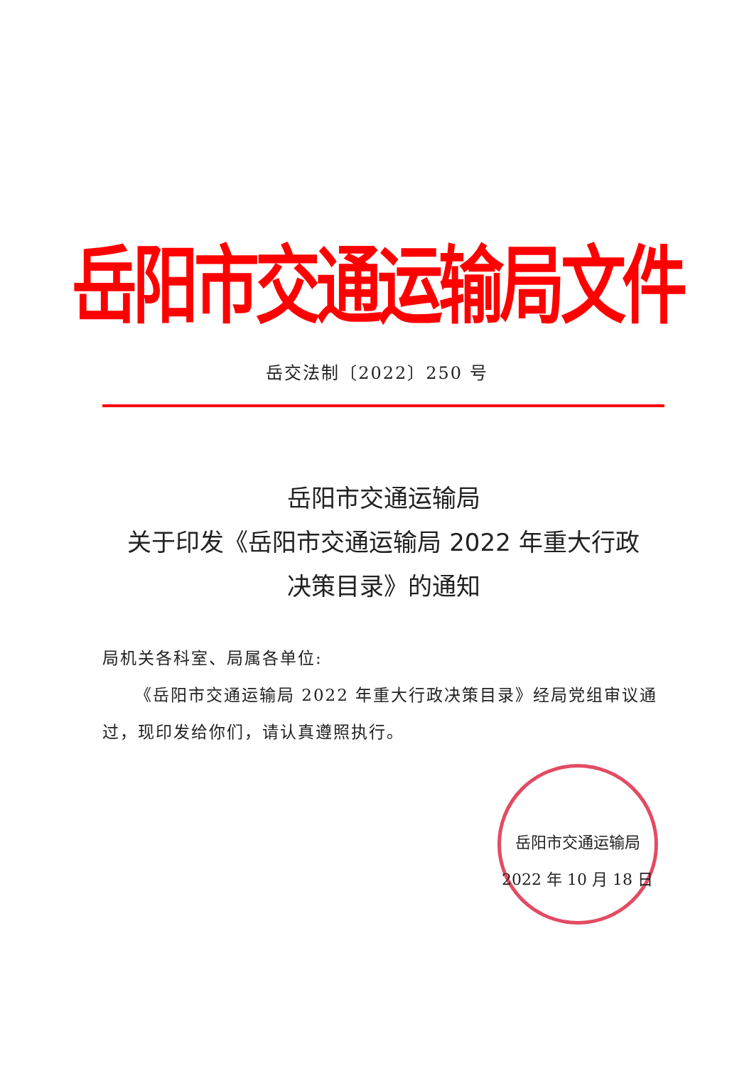岳阳市交通运输局文件
岳交法制〔2022〕250 号
岳阳市交通运输局
关于印发《岳阳市交通运输局 2022 年重大行政
决策目录》的通知
局机关各科室、局属各单位:
《岳阳市交通运输局 2022 年重大行政决策目录》经局党组审议通过，现印发给你们，请认真遵照执行。
岳阳市交通运输局
2022 年 10 月 18 日